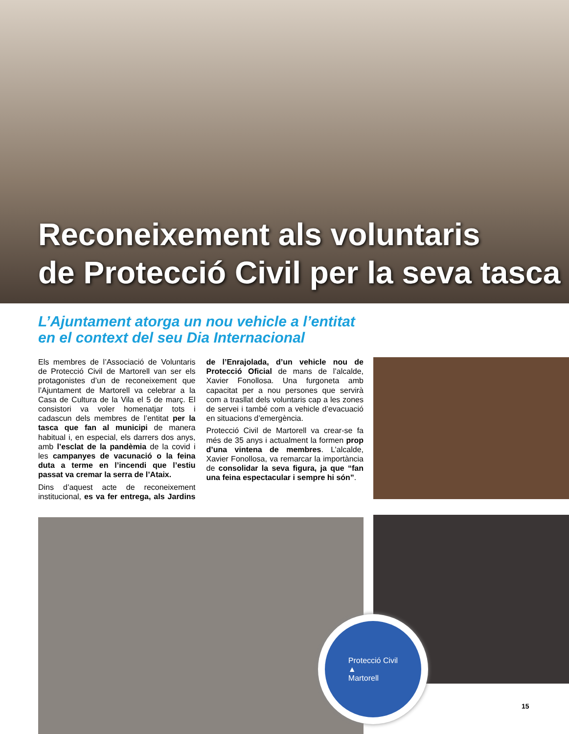Reconeixement als voluntaris
de Protecció Civil per la seva tasca
L’Ajuntament atorga un nou vehicle a l’entitat
en el context del seu Dia Internacional
Els membres de l’Associació de Voluntaris de Protecció Civil de Martorell van ser els protagonistes d’un de reconeixement que l’Ajuntament de Martorell va celebrar a la Casa de Cultura de la Vila el 5 de març. El consistori va voler homenatjar tots i cadascun dels membres de l’entitat per la tasca que fan al municipi de manera habitual i, en especial, els darrers dos anys, amb l’esclat de la pandèmia de la covid i les campanyes de vacunació o la feina duta a terme en l’incendi que l’estiu passat va cremar la serra de l’Ataix.
Dins d’aquest acte de reconeixement institucional, es va fer entrega, als Jardins de l’Enrajolada, d’un vehicle nou de Protecció Oficial de mans de l’alcalde, Xavier Fonollosa. Una furgoneta amb capacitat per a nou persones que servirà com a trasllat dels voluntaris cap a les zones de servei i també com a vehicle d’evacuació en situacions d’emergència.
Protecció Civil de Martorell va crear-se fa més de 35 anys i actualment la formen prop d’una vintena de membres. L’alcalde, Xavier Fonollosa, va remarcar la importància de consolidar la seva figura, ja que “fan una feina espectacular i sempre hi són”.
Protecció Civil
▲
Martorell
15